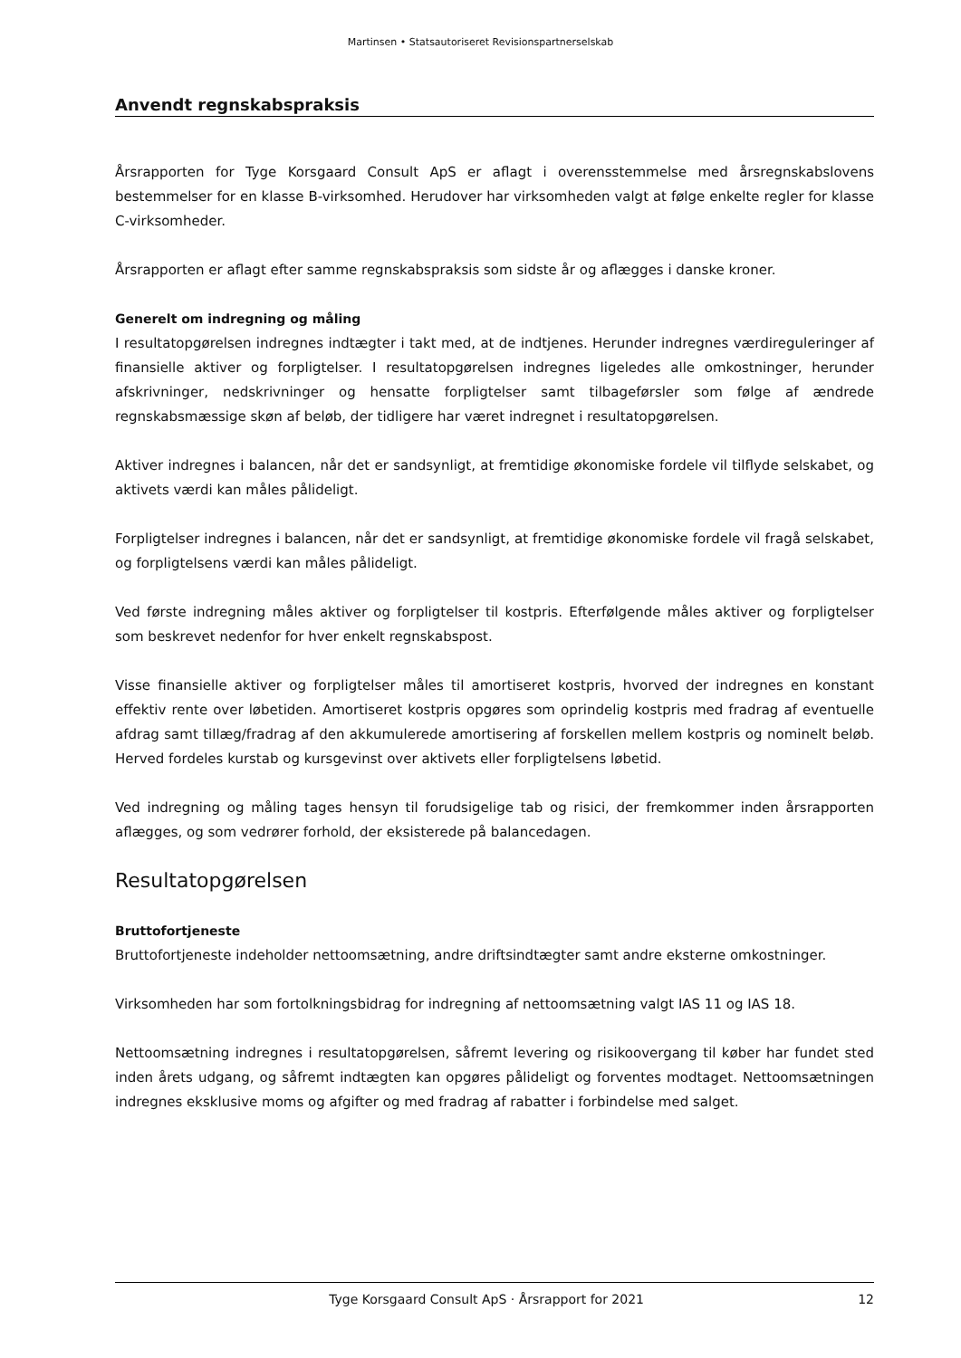Martinsen • Statsautoriseret Revisionspartnerselskab
Anvendt regnskabspraksis
Årsrapporten for Tyge Korsgaard Consult ApS er aflagt i overensstemmelse med årsregnskabslovens bestemmelser for en klasse B-virksomhed. Herudover har virksomheden valgt at følge enkelte regler for klasse C-virksomheder.
Årsrapporten er aflagt efter samme regnskabspraksis som sidste år og aflægges i danske kroner.
Generelt om indregning og måling
I resultatopgørelsen indregnes indtægter i takt med, at de indtjenes. Herunder indregnes værdireguleringer af finansielle aktiver og forpligtelser. I resultatopgørelsen indregnes ligeledes alle omkostninger, herunder afskrivninger, nedskrivninger og hensatte forpligtelser samt tilbageførsler som følge af ændrede regnskabsmæssige skøn af beløb, der tidligere har været indregnet i resultatopgørelsen.
Aktiver indregnes i balancen, når det er sandsynligt, at fremtidige økonomiske fordele vil tilflyde selskabet, og aktivets værdi kan måles pålideligt.
Forpligtelser indregnes i balancen, når det er sandsynligt, at fremtidige økonomiske fordele vil fragå selskabet, og forpligtelsens værdi kan måles pålideligt.
Ved første indregning måles aktiver og forpligtelser til kostpris. Efterfølgende måles aktiver og forpligtelser som beskrevet nedenfor for hver enkelt regnskabspost.
Visse finansielle aktiver og forpligtelser måles til amortiseret kostpris, hvorved der indregnes en konstant effektiv rente over løbetiden. Amortiseret kostpris opgøres som oprindelig kostpris med fradrag af eventuelle afdrag samt tillæg/fradrag af den akkumulerede amortisering af forskellen mellem kostpris og nominelt beløb. Herved fordeles kurstab og kursgevinst over aktivets eller forpligtelsens løbetid.
Ved indregning og måling tages hensyn til forudsigelige tab og risici, der fremkommer inden årsrapporten aflægges, og som vedrører forhold, der eksisterede på balancedagen.
Resultatopgørelsen
Bruttofortjeneste
Bruttofortjeneste indeholder nettoomsætning, andre driftsindtægter samt andre eksterne omkostninger.
Virksomheden har som fortolkningsbidrag for indregning af nettoomsætning valgt IAS 11 og IAS 18.
Nettoomsætning indregnes i resultatopgørelsen, såfremt levering og risikoovergang til køber har fundet sted inden årets udgang, og såfremt indtægten kan opgøres pålideligt og forventes modtaget. Nettoomsætningen indregnes eksklusive moms og afgifter og med fradrag af rabatter i forbindelse med salget.
Tyge Korsgaard Consult ApS · Årsrapport for 2021 12